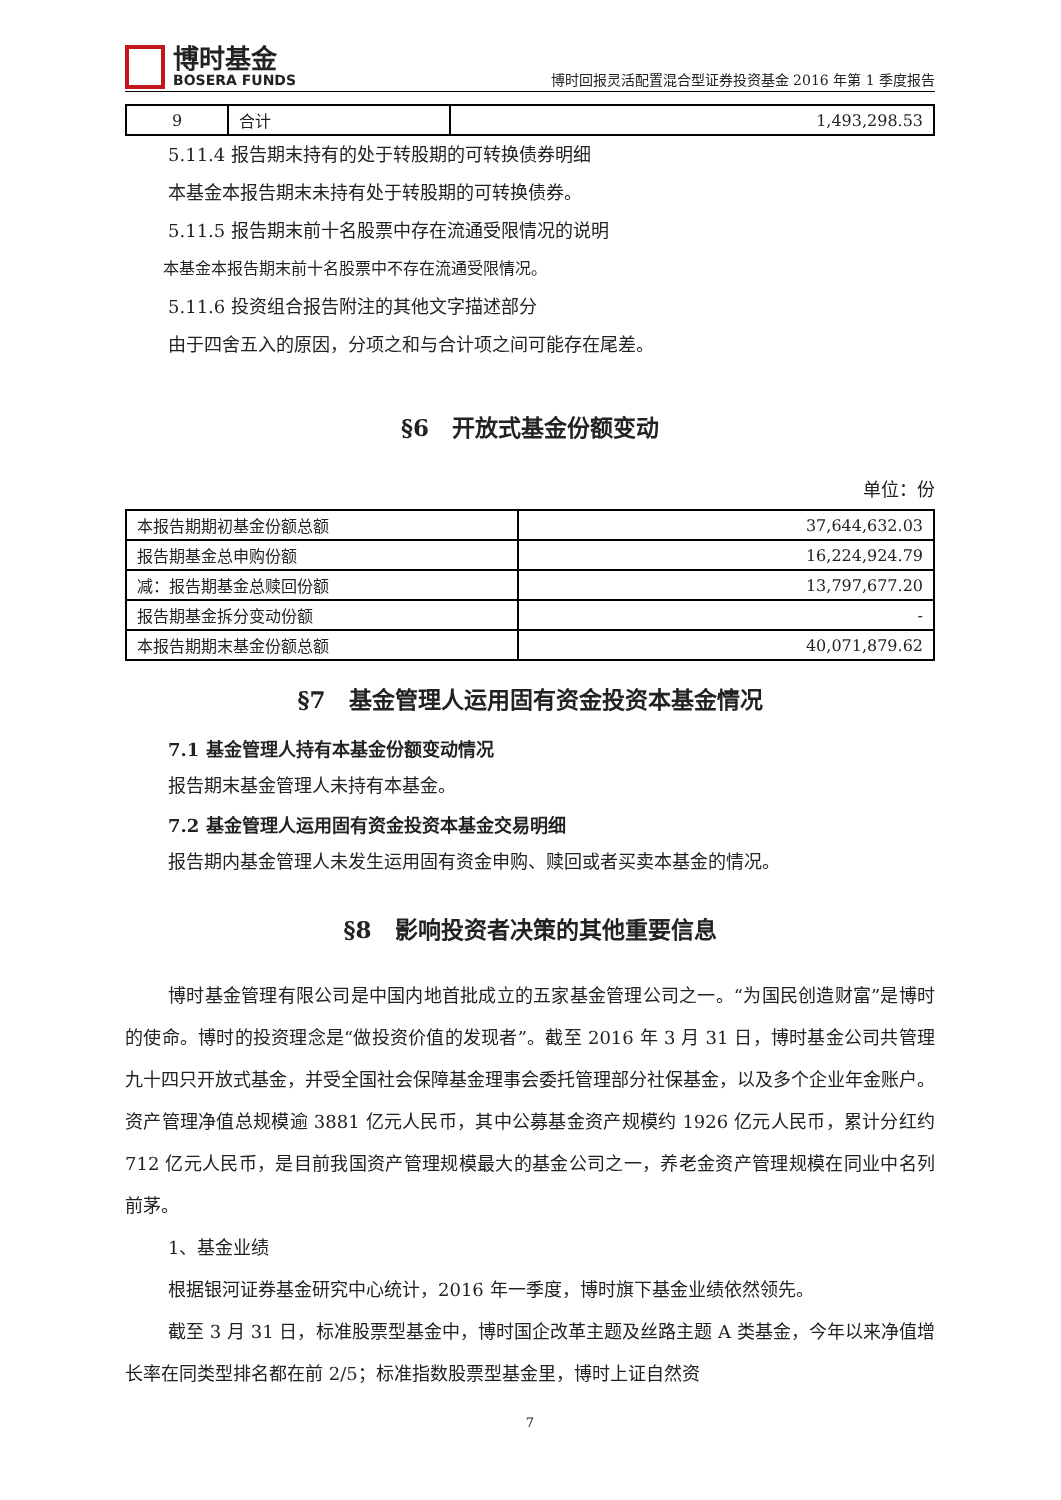博时基金
BOSERA FUNDS
博时回报灵活配置混合型证券投资基金 2016 年第 1 季度报告
| 9 | 合计 | 1,493,298.53 |
5.11.4 报告期末持有的处于转股期的可转换债券明细
本基金本报告期末未持有处于转股期的可转换债券。
5.11.5 报告期末前十名股票中存在流通受限情况的说明
本基金本报告期末前十名股票中不存在流通受限情况。
5.11.6 投资组合报告附注的其他文字描述部分
由于四舍五入的原因，分项之和与合计项之间可能存在尾差。
§6　开放式基金份额变动
单位：份
| 本报告期期初基金份额总额 | 37,644,632.03 |
| 报告期基金总申购份额 | 16,224,924.79 |
| 减：报告期基金总赎回份额 | 13,797,677.20 |
| 报告期基金拆分变动份额 | - |
| 本报告期期末基金份额总额 | 40,071,879.62 |
§7　基金管理人运用固有资金投资本基金情况
7.1 基金管理人持有本基金份额变动情况
报告期末基金管理人未持有本基金。
7.2 基金管理人运用固有资金投资本基金交易明细
报告期内基金管理人未发生运用固有资金申购、赎回或者买卖本基金的情况。
§8　影响投资者决策的其他重要信息
博时基金管理有限公司是中国内地首批成立的五家基金管理公司之一。“为国民创造财富”是博时的使命。博时的投资理念是“做投资价值的发现者”。截至 2016 年 3 月 31 日，博时基金公司共管理九十四只开放式基金，并受全国社会保障基金理事会委托管理部分社保基金，以及多个企业年金账户。资产管理净值总规模逾 3881 亿元人民币，其中公募基金资产规模约 1926 亿元人民币，累计分红约 712 亿元人民币，是目前我国资产管理规模最大的基金公司之一，养老金资产管理规模在同业中名列前茅。
1、基金业绩
根据银河证券基金研究中心统计，2016 年一季度，博时旗下基金业绩依然领先。
截至 3 月 31 日，标准股票型基金中，博时国企改革主题及丝路主题 A 类基金，今年以来净值增长率在同类型排名都在前 2/5；标准指数股票型基金里，博时上证自然资
7